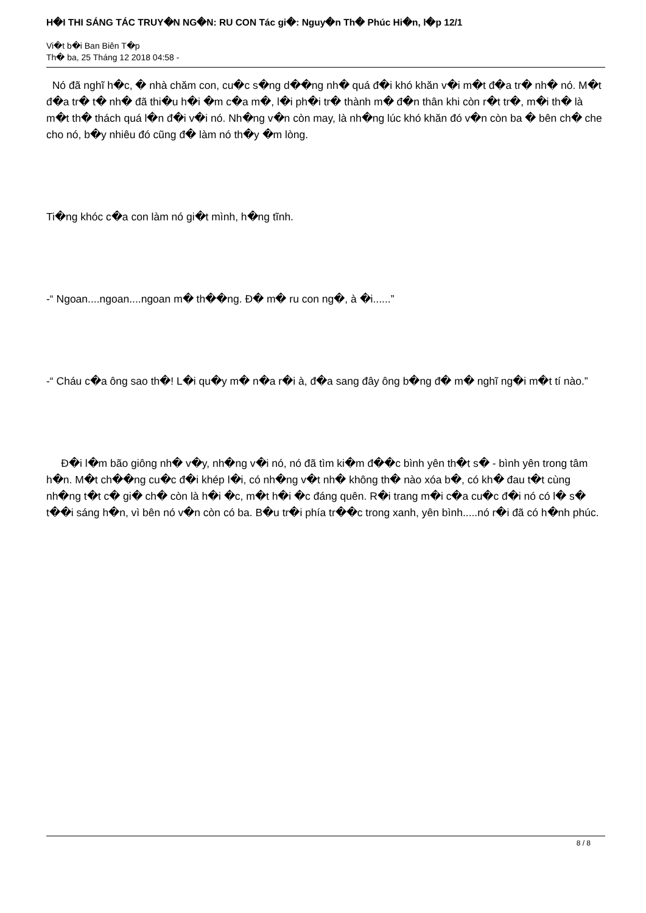H�I THI SÁNG TÁC TRUY�N NG�N: RU CON Tác gi�: Nguy�n Th� Phúc Hi�n, l�p 12/1
Vi�t b�i Ban Biên T�p
Th� ba, 25 Tháng 12 2018 04:58 -
Nó đã nghĩ h�c, � nhà chăm con, cu�c s�ng d��ng nh� quá đ�i khó khăn v�i m�t đ�a tr� nh� nó. M�t đ�a tr� t� nh� đã thi�u h�i �m c�a m�, l�i ph�i tr� thành m� đ�n thân khi còn r�t tr�, m�i th� là m�t th� thách quá l�n đ�i v�i nó. Nh�ng v�n còn may, là nh�ng lúc khó khăn đó v�n còn ba � bên ch� che cho nó, b�y nhiêu đó cũng đ� làm nó th�y �m lòng.
Ti�ng khóc c�a con làm nó gi�t mình, h�ng tĩnh.
-“ Ngoan....ngoan....ngoan m� th��ng. Đ� m� ru con ng�, à �i......”
-“ Cháu c�a ông sao th�! L�i qu�y m� n�a r�i à, đ�a sang đây ông b�ng đ� m� nghĩ ng�i m�t tí nào.”
Đ�i l�m bão giông nh� v�y, nh�ng v�i nó, nó đã tìm ki�m đ��c bình yên th�t s� - bình yên trong tâm h�n. M�t ch��ng cu�c đ�i khép l�i, có nh�ng v�t nh� không th� nào xóa b�, có kh� đau t�t cùng nh�ng t�t c� gi� ch� còn là h�i �c, m�t h�i �c đáng quên. R�i trang m�i c�a cu�c đ�i nó có l� s� t��i sáng h�n, vì bên nó v�n còn có ba. B�u tr�i phía tr��c trong xanh, yên bình.....nó r�i đã có h�nh phúc.
8 / 8